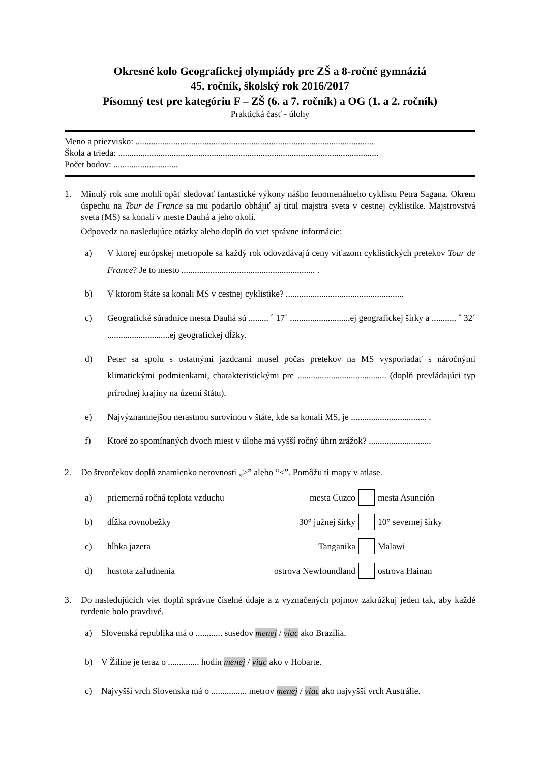Okresné kolo Geografickej olympiády pre ZŠ a 8-ročné gymnáziá
45. ročník, školský rok 2016/2017
Písomný test pre kategóriu F – ZŠ (6. a 7. ročník) a OG (1. a 2. ročník)
Praktická časť - úlohy
Meno a priezvisko: ...........................................................................................................
Škola a trieda: .....................................................................................................................
Počet bodov: .............................
1. Minulý rok sme mohli opäť sledovať fantastické výkony nášho fenomenálneho cyklistu Petra Sagana. Okrem úspechu na Tour de France sa mu podarilo obhájiť aj titul majstra sveta v cestnej cyklistike. Majstrovstvá sveta (MS) sa konali v meste Dauhá a jeho okolí.
Odpovedz na nasledujúce otázky alebo doplň do viet správne informácie:
a) V ktorej európskej metropole sa každý rok odovzdávajú ceny víťazom cyklistických pretekov Tour de France? Je to mesto ............................................................ .
b) V ktorom štáte sa konali MS v cestnej cyklistike? .....................................................
c) Geografické súradnice mesta Dauhá sú ......... ˚ 17´ ...........................ej geografickej šírky a ........... ˚ 32´ ............................ej geografickej dĺžky.
d) Peter sa spolu s ostatnými jazdcami musel počas pretekov na MS vysporiadať s náročnými klimatickými podmienkami, charakteristickými pre ........................................ (doplň prevládajúci typ prírodnej krajiny na území štátu).
e) Najvýznamnejšou nerastnou surovinou v štáte, kde sa konali MS, je .................................. .
f) Ktoré zo spomínaných dvoch miest v úlohe má vyšší ročný úhrn zrážok? ............................
2. Do štvorčekov doplň znamienko nerovnosti „>” alebo “<”. Pomôžu ti mapy v atlase.
a)
priemerná ročná teplota vzduchu
mesta Cuzco mesta Asunción
b) dĺžka rovnobežky 30° južnej šírky 10° severnej šírky
c) hĺbka jazera Tanganika Malawi
d) hustota zaľudnenia ostrova Newfoundland ostrova Hainan
3. Do nasledujúcich viet doplň správne číselné údaje a z vyznačených pojmov zakrúžkuj jeden tak, aby každé tvrdenie bolo pravdivé.
a) Slovenská republika má o ............ susedov menej / viac ako Brazília.
b) V Žiline je teraz o .............. hodín menej / viac ako v Hobarte.
c) Najvyšší vrch Slovenska má o ................ metrov menej / viac ako najvyšší vrch Austrálie.